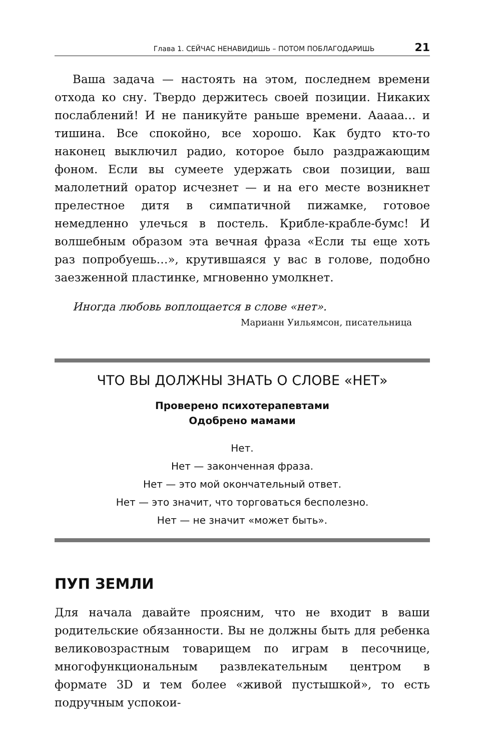Глава 1. СЕЙЧАС НЕНАВИДИШЬ – ПОТОМ ПОБЛАГОДАРИШЬ 21
Ваша задача — настоять на этом, последнем времени отхода ко сну. Твердо держитесь своей позиции. Никаких послаблений! И не паникуйте раньше времени. Ааааа… и тишина. Все спокойно, все хорошо. Как будто кто-то наконец выключил радио, которое было раздражающим фоном. Если вы сумеете удержать свои позиции, ваш малолетний оратор исчезнет — и на его месте возникнет прелестное дитя в симпатичной пижамке, готовое немедленно улечься в постель. Крибле-крабле-бумс! И волшебным образом эта вечная фраза «Если ты еще хоть раз попробуешь…», крутившаяся у вас в голове, подобно заезженной пластинке, мгновенно умолкнет.
Иногда любовь воплощается в слове «нет».
Марианн Уильямсон, писательница
ЧТО ВЫ ДОЛЖНЫ ЗНАТЬ О СЛОВЕ «НЕТ»
Проверено психотерапевтами
Одобрено мамами
Нет.
Нет — законченная фраза.
Нет — это мой окончательный ответ.
Нет — это значит, что торговаться бесполезно.
Нет — не значит «может быть».
ПУП ЗЕМЛИ
Для начала давайте проясним, что не входит в ваши родительские обязанности. Вы не должны быть для ребенка великовозрастным товарищем по играм в песочнице, многофункциональным развлекательным центром в формате 3D и тем более «живой пустышкой», то есть подручным успокои-